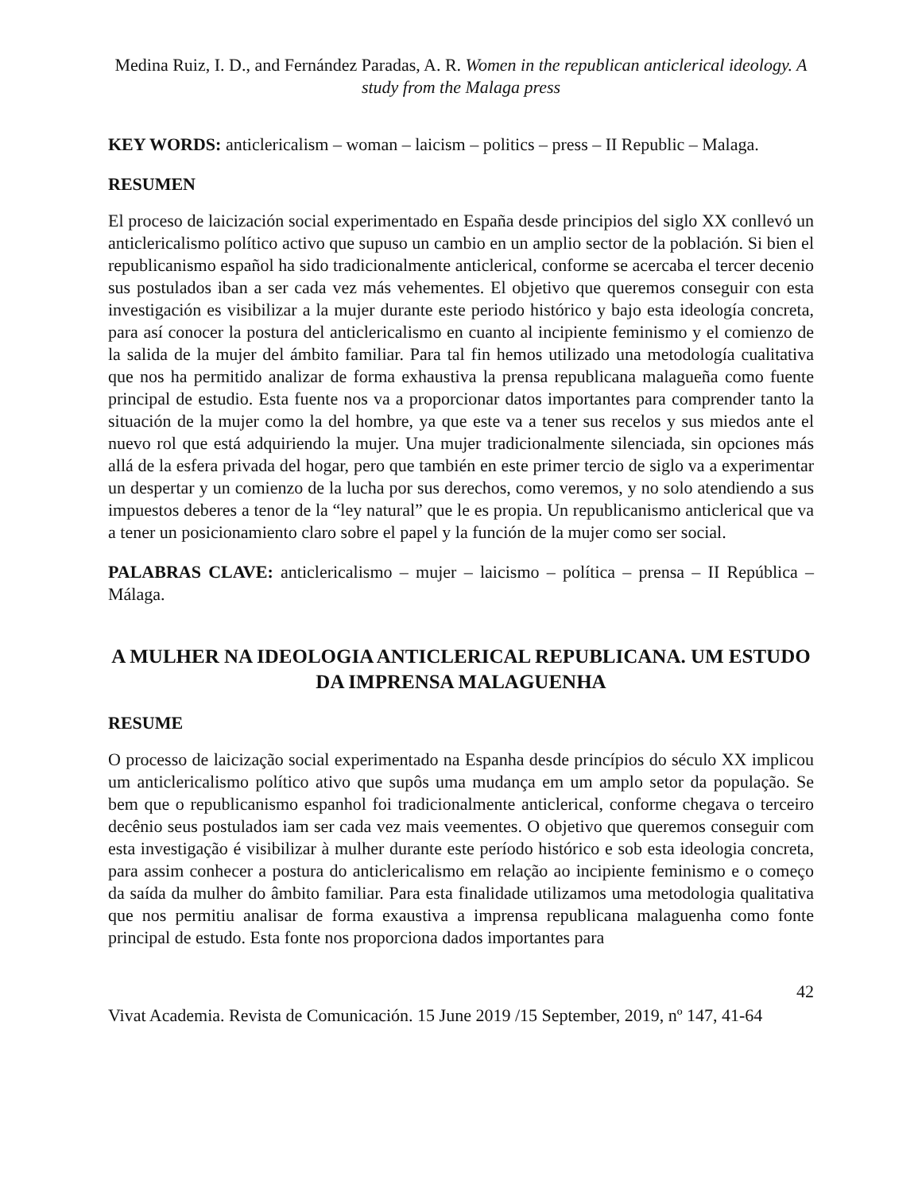Medina Ruiz, I. D., and Fernández Paradas, A. R. Women in the republican anticlerical ideology. A study from the Malaga press
KEY WORDS: anticlericalism – woman – laicism – politics – press – II Republic – Malaga.
RESUMEN
El proceso de laicización social experimentado en España desde principios del siglo XX conllevó un anticlericalismo político activo que supuso un cambio en un amplio sector de la población. Si bien el republicanismo español ha sido tradicionalmente anticlerical, conforme se acercaba el tercer decenio sus postulados iban a ser cada vez más vehementes. El objetivo que queremos conseguir con esta investigación es visibilizar a la mujer durante este periodo histórico y bajo esta ideología concreta, para así conocer la postura del anticlericalismo en cuanto al incipiente feminismo y el comienzo de la salida de la mujer del ámbito familiar. Para tal fin hemos utilizado una metodología cualitativa que nos ha permitido analizar de forma exhaustiva la prensa republicana malagueña como fuente principal de estudio. Esta fuente nos va a proporcionar datos importantes para comprender tanto la situación de la mujer como la del hombre, ya que este va a tener sus recelos y sus miedos ante el nuevo rol que está adquiriendo la mujer. Una mujer tradicionalmente silenciada, sin opciones más allá de la esfera privada del hogar, pero que también en este primer tercio de siglo va a experimentar un despertar y un comienzo de la lucha por sus derechos, como veremos, y no solo atendiendo a sus impuestos deberes a tenor de la “ley natural” que le es propia. Un republicanismo anticlerical que va a tener un posicionamiento claro sobre el papel y la función de la mujer como ser social.
PALABRAS CLAVE: anticlericalismo – mujer – laicismo – política – prensa – II República – Málaga.
A MULHER NA IDEOLOGIA ANTICLERICAL REPUBLICANA. UM ESTUDO DA IMPRENSA MALAGUENHA
RESUME
O processo de laicização social experimentado na Espanha desde princípios do século XX implicou um anticlericalismo político ativo que supôs uma mudança em um amplo setor da população. Se bem que o republicanismo espanhol foi tradicionalmente anticlerical, conforme chegava o terceiro decênio seus postulados iam ser cada vez mais veementes. O objetivo que queremos conseguir com esta investigação é visibilizar à mulher durante este período histórico e sob esta ideologia concreta, para assim conhecer a postura do anticlericalismo em relação ao incipiente feminismo e o começo da saída da mulher do âmbito familiar. Para esta finalidade utilizamos uma metodologia qualitativa que nos permitiu analisar de forma exaustiva a imprensa republicana malaguenha como fonte principal de estudo. Esta fonte nos proporciona dados importantes para
42
Vivat Academia. Revista de Comunicación. 15 June 2019 /15 September, 2019, nº 147, 41-64